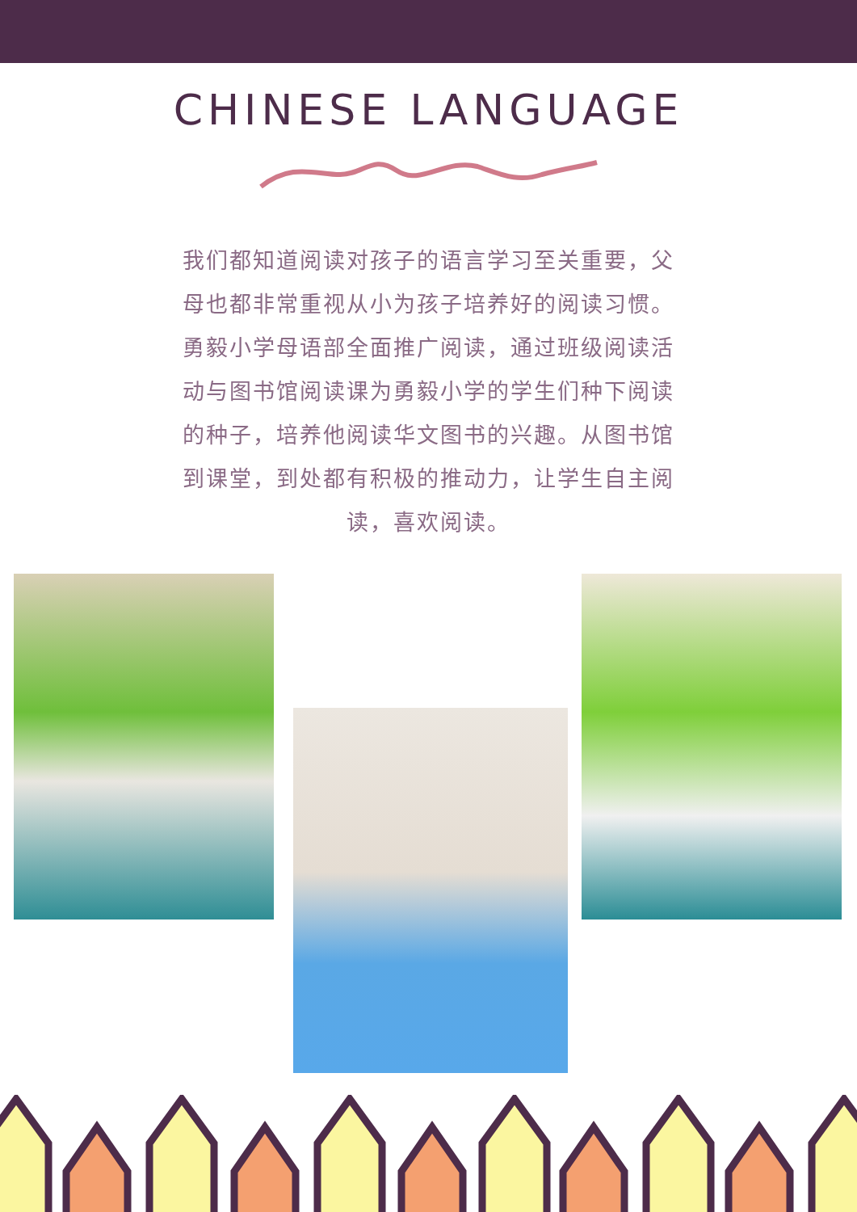CHINESE LANGUAGE
我们都知道阅读对孩子的语言学习至关重要，父母也都非常重视从小为孩子培养好的阅读习惯。勇毅小学母语部全面推广阅读，通过班级阅读活动与图书馆阅读课为勇毅小学的学生们种下阅读的种子，培养他阅读华文图书的兴趣。从图书馆到课堂，到处都有积极的推动力，让学生自主阅读，喜欢阅读。